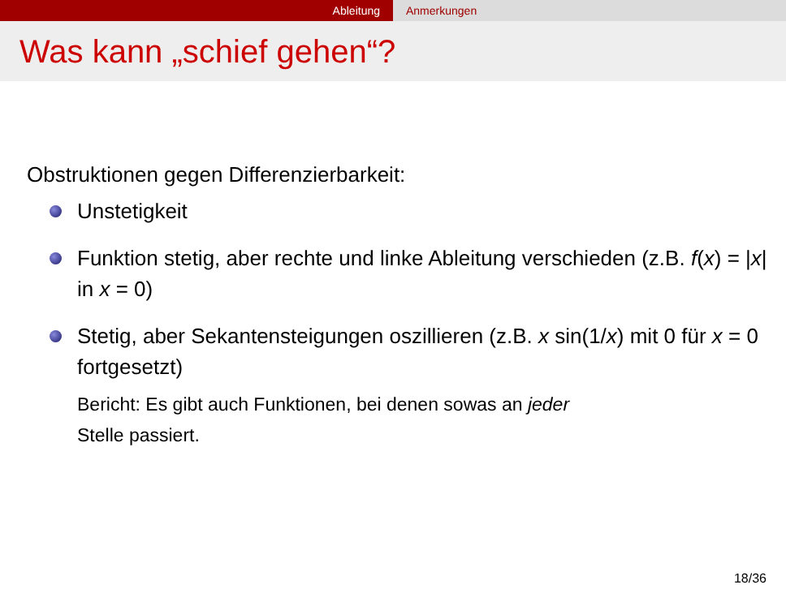Ableitung Anmerkungen
Was kann „schief gehen“?
Obstruktionen gegen Differenzierbarkeit:
Unstetigkeit
Funktion stetig, aber rechte und linke Ableitung verschieden (z.B. f(x) = |x| in x = 0)
Stetig, aber Sekantensteigungen oszillieren (z.B. x sin(1/x) mit 0 für x = 0 fortgesetzt)
Bericht: Es gibt auch Funktionen, bei denen sowas an jeder
Stelle passiert.
18/36